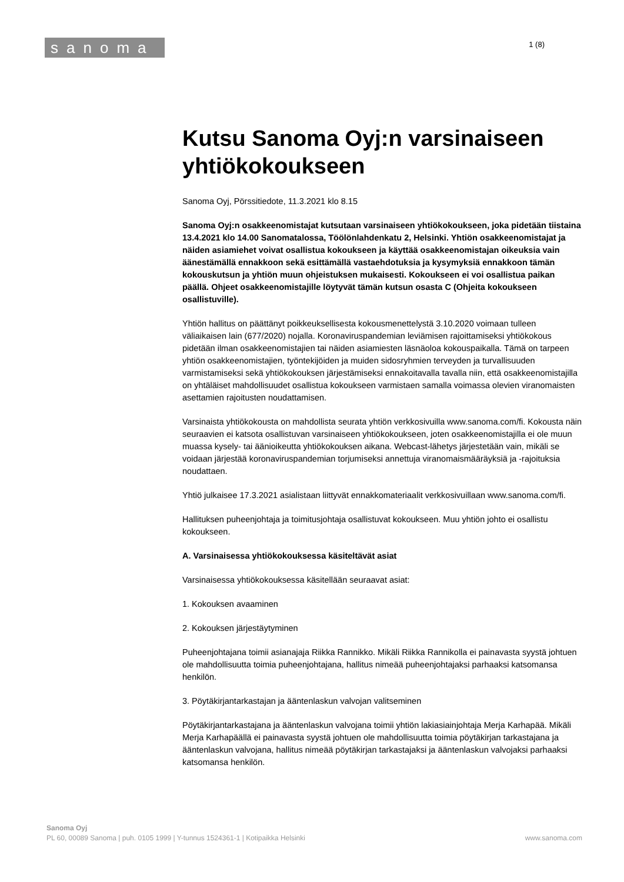sanoma
1 (8)
Kutsu Sanoma Oyj:n varsinaiseen yhtiökokoukseen
Sanoma Oyj, Pörssitiedote, 11.3.2021 klo 8.15
Sanoma Oyj:n osakkeenomistajat kutsutaan varsinaiseen yhtiökokoukseen, joka pidetään tiistaina 13.4.2021 klo 14.00 Sanomatalossa, Töölönlahdenkatu 2, Helsinki. Yhtiön osakkeenomistajat ja näiden asiamiehet voivat osallistua kokoukseen ja käyttää osakkeenomistajan oikeuksia vain äänestämällä ennakkoon sekä esittämällä vastaehdotuksia ja kysymyksiä ennakkoon tämän kokouskutsun ja yhtiön muun ohjeistuksen mukaisesti. Kokoukseen ei voi osallistua paikan päällä. Ohjeet osakkeenomistajille löytyvät tämän kutsun osasta C (Ohjeita kokoukseen osallistuville).
Yhtiön hallitus on päättänyt poikkeuksellisesta kokousmenettelystä 3.10.2020 voimaan tulleen väliaikaisen lain (677/2020) nojalla. Koronaviruspandemian leviämisen rajoittamiseksi yhtiökokous pidetään ilman osakkeenomistajien tai näiden asiamiesten läsnäoloa kokouspaikalla. Tämä on tarpeen yhtiön osakkeenomistajien, työntekijöiden ja muiden sidosryhmien terveyden ja turvallisuuden varmistamiseksi sekä yhtiökokouksen järjestämiseksi ennakoitavalla tavalla niin, että osakkeenomistajilla on yhtäläiset mahdollisuudet osallistua kokoukseen varmistaen samalla voimassa olevien viranomaisten asettamien rajoitusten noudattamisen.
Varsinaista yhtiökokousta on mahdollista seurata yhtiön verkkosivuilla www.sanoma.com/fi. Kokousta näin seuraavien ei katsota osallistuvan varsinaiseen yhtiökokoukseen, joten osakkeenomistajilla ei ole muun muassa kysely- tai äänioikeutta yhtiökokouksen aikana. Webcast-lähetys järjestetään vain, mikäli se voidaan järjestää koronaviruspandemian torjumiseksi annettuja viranomaismääräyksiä ja -rajoituksia noudattaen.
Yhtiö julkaisee 17.3.2021 asialistaan liittyvät ennakkomateriaalit verkkosivuillaan www.sanoma.com/fi.
Hallituksen puheenjohtaja ja toimitusjohtaja osallistuvat kokoukseen. Muu yhtiön johto ei osallistu kokoukseen.
A. Varsinaisessa yhtiökokouksessa käsiteltävät asiat
Varsinaisessa yhtiökokouksessa käsitellään seuraavat asiat:
1. Kokouksen avaaminen
2. Kokouksen järjestäytyminen
Puheenjohtajana toimii asianajaja Riikka Rannikko. Mikäli Riikka Rannikolla ei painavasta syystä johtuen ole mahdollisuutta toimia puheenjohtajana, hallitus nimeää puheenjohtajaksi parhaaksi katsomansa henkilön.
3. Pöytäkirjantarkastajan ja ääntenlaskun valvojan valitseminen
Pöytäkirjantarkastajana ja ääntenlaskun valvojana toimii yhtiön lakiasiainjohtaja Merja Karhapää. Mikäli Merja Karhapäällä ei painavasta syystä johtuen ole mahdollisuutta toimia pöytäkirjan tarkastajana ja ääntenlaskun valvojana, hallitus nimeää pöytäkirjan tarkastajaksi ja ääntenlaskun valvojaksi parhaaksi katsomansa henkilön.
Sanoma Oyj
PL 60, 00089 Sanoma | puh. 0105 1999 | Y-tunnus 1524361-1 | Kotipaikka Helsinki www.sanoma.com